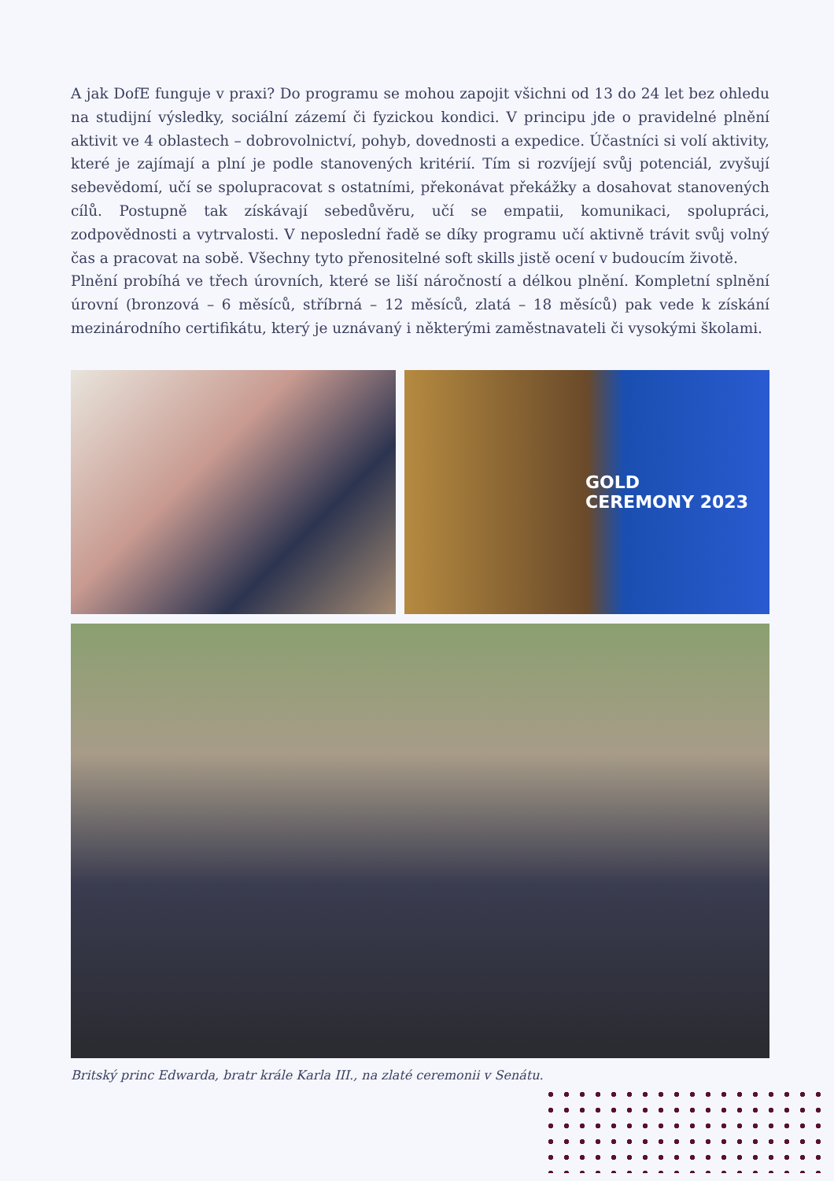A jak DofE funguje v praxi? Do programu se mohou zapojit všichni od 13 do 24 let bez ohledu na studijní výsledky, sociální zázemí či fyzickou kondici. V principu jde o pravidelné plnění aktivit ve 4 oblastech – dobrovolnictví, pohyb, dovednosti a expedice. Účastníci si volí aktivity, které je zajímají a plní je podle stanovených kritérií. Tím si rozvíjejí svůj potenciál, zvyšují sebevědomí, učí se spolupracovat s ostatními, překonávat překážky a dosahovat stanovených cílů. Postupně tak získávají sebedůvěru, učí se empatii, komunikaci, spolupráci, zodpovědnosti a vytrvalosti. V neposlední řadě se díky programu učí aktivně trávit svůj volný čas a pracovat na sobě. Všechny tyto přenositelné soft skills jistě ocení v budoucím životě.
Plnění probíhá ve třech úrovních, které se liší náročností a délkou plnění. Kompletní splnění úrovní (bronzová – 6 měsíců, stříbrná – 12 měsíců, zlatá – 18 měsíců) pak vede k získání mezinárodního certifikátu, který je uznávaný i některými zaměstnavateli či vysokými školami.
GOLD
CEREMONY 2023
Britský princ Edwarda, bratr krále Karla III., na zlaté ceremonii v Senátu.